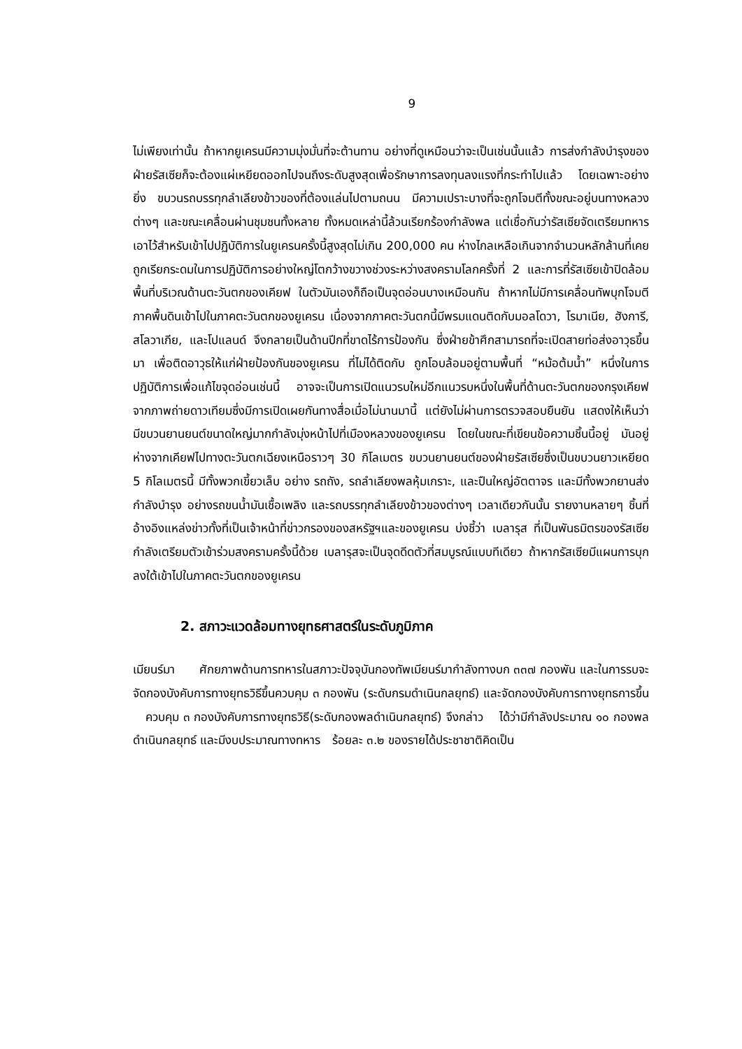9
ไม่เพียงเท่านั้น ถ้าหากยูเครนมีความมุ่งมั่นที่จะต้านทาน อย่างที่ดูเหมือนว่าจะเป็นเช่นนั้นแล้ว การส่งกำลังบำรุงของฝ่ายรัสเซียก็จะต้องแผ่เหยียดออกไปจนถึงระดับสูงสุดเพื่อรักษาการลงทุนลงแรงที่กระทำไปแล้ว โดยเฉพาะอย่างยิ่ง ขบวนรถบรรทุกลำเลียงข้าวของที่ต้องแล่นไปตามถนน มีความเปราะบางที่จะถูกโจมตีทั้งขณะอยู่บนทางหลวงต่างๆ และขณะเคลื่อนผ่านชุมชนทั้งหลาย ทั้งหมดเหล่านี้ล้วนเรียกร้องกำลังพล แต่เชื่อกันว่ารัสเซียจัดเตรียมทหารเอาไว้สำหรับเข้าไปปฏิบัติการในยูเครนครั้งนี้สูงสุดไม่เกิน 200,000 คน ห่างไกลเหลือเกินจากจำนวนหลักล้านที่เคยถูกเรียกระดมในการปฏิบัติการอย่างใหญ่โตกว้างขวางช่วงระหว่างสงครามโลกครั้งที่ 2 และการที่รัสเซียเข้าปิดล้อมพื้นที่บริเวณด้านตะวันตกของเคียฟ ในตัวมันเองก็ถือเป็นจุดอ่อนบางเหมือนกัน ถ้าหากไม่มีการเคลื่อนทัพบุกโจมตีภาคพื้นดินเข้าไปในภาคตะวันตกของยูเครน เนื่องจากภาคตะวันตกนี้มีพรมแดนติดกับมอลโดวา, โรมาเนีย, ฮังการี, สโลวาเกีย, และโปแลนด์ จึงกลายเป็นด้านปีกที่ขาดไร้การป้องกัน ซึ่งฝ่ายข้าศึกสามารถที่จะเปิดสายท่อส่งอาวุธขึ้นมา เพื่อติดอาวุธให้แก่ฝ่ายป้องกันของยูเครน ที่ไม่ได้ติดกับ ถูกโอบล้อมอยู่ตามพื้นที่ “หม้อต้มน้ำ” หนึ่งในการปฏิบัติการเพื่อแก้ไขจุดอ่อนเช่นนี้ อาจจะเป็นการเปิดแนวรบใหม่อีกแนวรบหนึ่งในพื้นที่ด้านตะวันตกของกรุงเคียฟ จากภาพถ่ายดาวเทียมซึ่งมีการเปิดเผยกันทางสื่อเมื่อไม่นานมานี้ แต่ยังไม่ผ่านการตรวจสอบยืนยัน แสดงให้เห็นว่า มีขบวนยานยนต์ขนาดใหญ่มากกำลังมุ่งหน้าไปที่เมืองหลวงของยูเครน โดยในขณะที่เขียนข้อความชิ้นนี้อยู่ มันอยู่ห่างจากเคียฟไปทางตะวันตกเฉียงเหนือราวๆ 30 กิโลเมตร ขบวนยานยนต์ของฝ่ายรัสเซียซึ่งเป็นขบวนยาวเหยียด 5 กิโลเมตรนี้ มีทั้งพวกเขี้ยวเล็บ อย่าง รถถัง, รถลำเลียงพลหุ้มเกราะ, และปืนใหญ่อัตตาจร และมีทั้งพวกยานส่งกำลังบำรุง อย่างรถขนน้ำมันเชื้อเพลิง และรถบรรทุกลำเลียงข้าวของต่างๆ เวลาเดียวกันนั้น รายงานหลายๆ ชิ้นที่อ้างอิงแหล่งข่าวทั้งที่เป็นเจ้าหน้าที่ข่าวกรองของสหรัฐฯและของยูเครน บ่งชี้ว่า เบลารุส ที่เป็นพันธมิตรของรัสเซียกำลังเตรียมตัวเข้าร่วมสงครามครั้งนี้ด้วย เบลารุสจะเป็นจุดดีดตัวที่สมบูรณ์แบบทีเดียว ถ้าหากรัสเซียมีแผนการบุกลงใต้เข้าไปในภาคตะวันตกของยูเครน
2. สภาวะแวดล้อมทางยุทธศาสตร์ในระดับภูมิภาค
เมียนร์มา ศักยภาพด้านการทหารในสภาวะปัจจุบันกองทัพเมียนร์มากำลังทางบก ๓๓๗ กองพัน และในการรบจะจัดกองบังคับการทางยุทธวิธีขึ้นควบคุม ๓ กองพัน (ระดับกรมดำเนินกลยุทธ์) และจัดกองบังคับการทางยุทธการขึ้น ควบคุม ๓ กองบังคับการทางยุทธวิธี(ระดับกองพลดำเนินกลยุทธ์) จึงกล่าว ได้ว่ามีกำลังประมาณ ๑๐ กองพลดำเนินกลยุทธ์ และมีงบประมาณทางทหาร ร้อยละ ๓.๒ ของรายได้ประชาชาติคิดเป็น